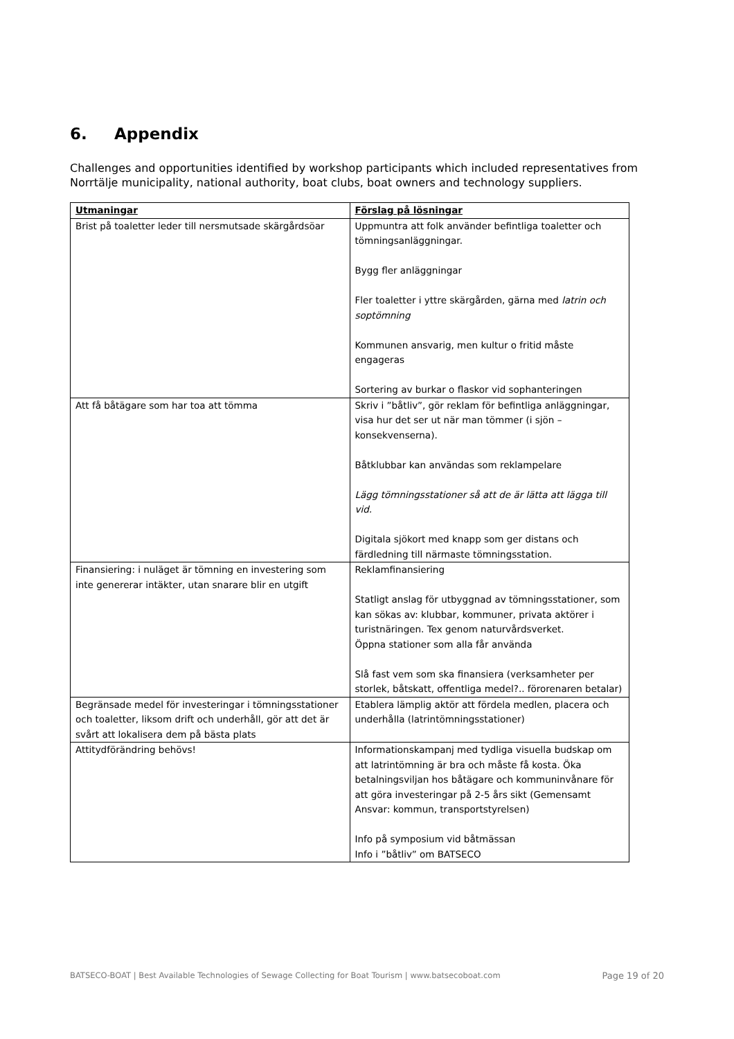6. Appendix
Challenges and opportunities identified by workshop participants which included representatives from Norrtälje municipality, national authority, boat clubs, boat owners and technology suppliers.
| Utmaningar | Förslag på lösningar |
| --- | --- |
| Brist på toaletter leder till nersmutsade skärgårdsöar | Uppmuntra att folk använder befintliga toaletter och tömningsanläggningar. Bygg fler anläggningar Fler toaletter i yttre skärgården, gärna med latrin och soptömning Kommunen ansvarig, men kultur o fritid måste engageras Sortering av burkar o flaskor vid sophanteringen |
| Att få båtägare som har toa att tömma | Skriv i ”båtliv”, gör reklam för befintliga anläggningar, visa hur det ser ut när man tömmer (i sjön – konsekvenserna). Båtklubbar kan användas som reklampelare Lägg tömningsstationer så att de är lätta att lägga till vid. Digitala sjökort med knapp som ger distans och färdledning till närmaste tömningsstation. |
| Finansiering: i nuläget är tömning en investering som inte genererar intäkter, utan snarare blir en utgift | Reklamfinansiering Statligt anslag för utbyggnad av tömningsstationer, som kan sökas av: klubbar, kommuner, privata aktörer i turistnäringen. Tex genom naturvårdsverket. Öppna stationer som alla får använda Slå fast vem som ska finansiera (verksamheter per storlek, båtskatt, offentliga medel?.. förorenaren betalar) |
| Begränsade medel för investeringar i tömningsstationer och toaletter, liksom drift och underhåll, gör att det är svårt att lokalisera dem på bästa plats | Etablera lämplig aktör att fördela medlen, placera och underhålla (latrintömningsstationer) |
| Attitydförändring behövs! | Informationskampanj med tydliga visuella budskap om att latrintömning är bra och måste få kosta. Öka betalningsviljan hos båtägare och kommuninvånare för att göra investeringar på 2-5 års sikt (Gemensamt Ansvar: kommun, transportstyrelsen) Info på symposium vid båtmässan Info i ”båtliv” om BATSECO |
BATSECO-BOAT | Best Available Technologies of Sewage Collecting for Boat Tourism | www.batsecoboat.com Page 19 of 20